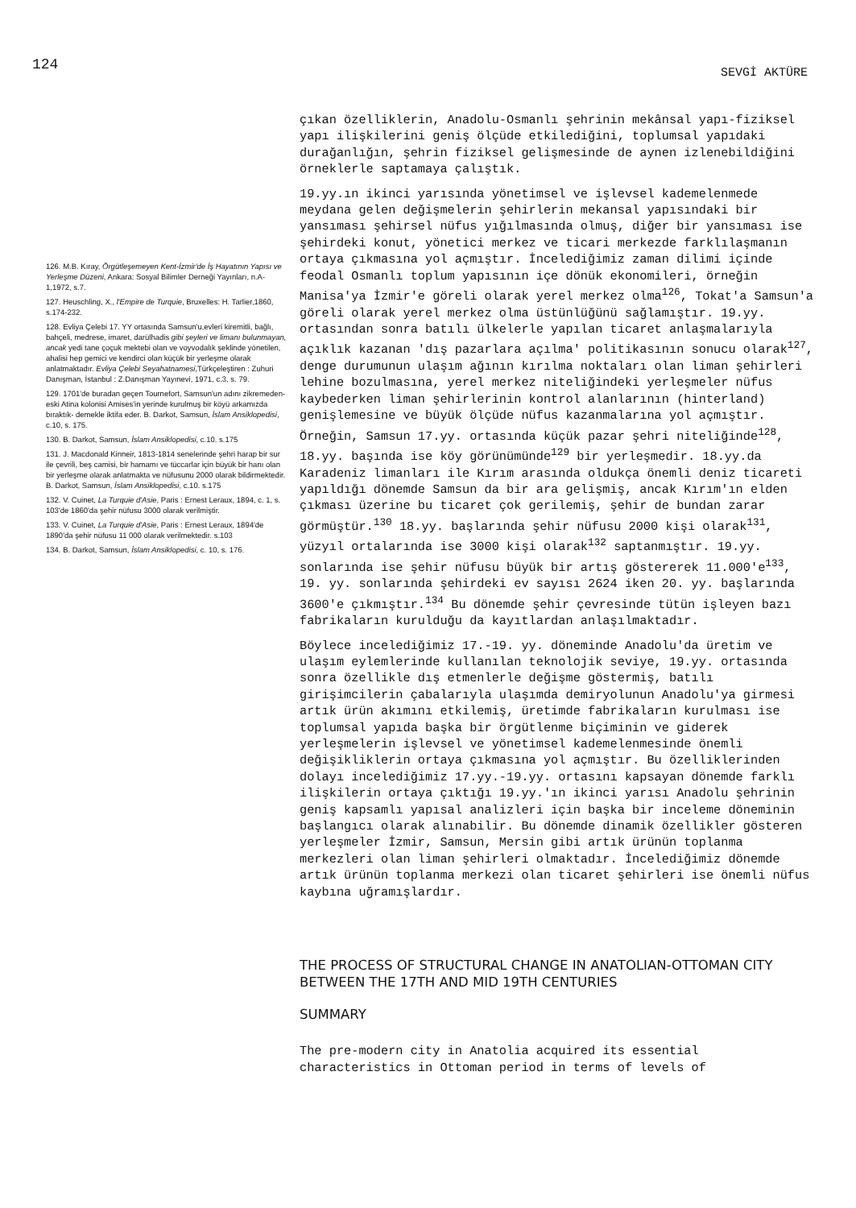124
SEVGİ AKTÜRE
126. M.B. Kıray, Örgütleşemeyen Kent-İzmir'de İş Hayatının Yapısı ve Yerleşme Düzeni, Ankara: Sosyal Bilimler Derneği Yayınları, n.A-1,1972, s.7.
127. Heuschling, X., l'Empire de Turquie, Bruxelles: H. Tarlier,1860, s.174-232.
128. Evliya Çelebi 17. YY ortasında Samsun'u,evleri kiremitli, bağlı, bahçeli, medrese, imaret, darülhadis gibi şeyleri ve limanı bulunmayan, ancak yedi tane çoçuk mektebi olan ve voyvodalık şeklinde yönetilen, ahalisi hep gemici ve kendirci olan küçük bir yerleşme olarak anlatmaktadır. Evliya Çelebi Seyahatnamesi,Türkçeleştiren : Zuhuri Danışman, İstanbul : Z.Danışman Yayınevi, 1971, c.3, s. 79.
129. 1701'de buradan geçen Tournefort, Samsun'un adını zikremeden- eski Atina kolonisi Amises'in yerinde kurulmuş bir köyü arkamızda bıraktık- demekle iktifa eder. B. Darkot, Samsun, İslam Ansiklopedisi, c.10, s. 175.
130. B. Darkot, Samsun, İslam Ansiklopedisi, c.10. s.175
131. J. Macdonald Kinneir, 1813-1814 senelerinde şehri harap bir sur ile çevrili, beş camisi, bir hamamı ve tüccarlar için büyük bir hanı olan bir yerleşme olarak anlatmakta ve nüfusunu 2000 olarak bildirmektedir. B. Darkot, Samsun, İslam Ansiklopedisi, c.10. s.175
132. V. Cuinet, La Turquie d'Asie, Paris : Ernest Leraux, 1894, c. 1, s. 103'de 1860'da şehir nüfusu 3000 olarak verilmiştir.
133. V. Cuinet, La Turquie d'Asie, Paris : Ernest Leraux, 1894'de 1890'da şehir nüfusu 11 000 olarak verilmektedir. s.103
134. B. Darkot, Samsun, İslam Ansiklopedisi, c. 10, s. 176.
çıkan özelliklerin, Anadolu-Osmanlı şehrinin mekânsal yapı-fiziksel yapı ilişkilerini geniş ölçüde etkilediğini, toplumsal yapıdaki durağanlığın, şehrin fiziksel gelişmesinde de aynen izlenebildiğini örneklerle saptamaya çalıştık.
19.yy.ın ikinci yarısında yönetimsel ve işlevsel kademelenmede meydana gelen değişmelerin şehirlerin mekansal yapısındaki bir yansıması şehirsel nüfus yığılmasında olmuş, diğer bir yansıması ise şehirdeki konut, yönetici merkez ve ticari merkezde farklılaşmanın ortaya çıkmasına yol açmıştır. İncelediğimiz zaman dilimi içinde feodal Osmanlı toplum yapısının içe dönük ekonomileri, örneğin Manisa'ya İzmir'e göreli olarak yerel merkez olma<sup>126</sup>, Tokat'a Samsun'a göreli olarak yerel merkez olma üstünlüğünü sağlamıştır. 19.yy. ortasından sonra batılı ülkelerle yapılan ticaret anlaşmalarıyla açıklık kazanan 'dış pazarlara açılma' politikasının sonucu olarak<sup>127</sup>, denge durumunun ulaşım ağının kırılma noktaları olan liman şehirleri lehine bozulmasına, yerel merkez niteliğindeki yerleşmeler nüfus kaybederken liman şehirlerinin kontrol alanlarının (hinterland) genişlemesine ve büyük ölçüde nüfus kazanmalarına yol açmıştır. Örneğin, Samsun 17.yy. ortasında küçük pazar şehri niteliğinde<sup>128</sup>, 18.yy. başında ise köy görünümünde<sup>129</sup> bir yerleşmedir. 18.yy.da Karadeniz limanları ile Kırım arasında oldukça önemli deniz ticareti yapıldığı dönemde Samsun da bir ara gelişmiş, ancak Kırım'ın elden çıkması üzerine bu ticaret çok gerilemiş, şehir de bundan zarar görmüştür.<sup>130</sup> 18.yy. başlarında şehir nüfusu 2000 kişi olarak<sup>131</sup>, yüzyıl ortalarında ise 3000 kişi olarak<sup>132</sup> saptanmıştır. 19.yy. sonlarında ise şehir nüfusu büyük bir artış göstererek 11.000'e<sup>133</sup>, 19. yy. sonlarında şehirdeki ev sayısı 2624 iken 20. yy. başlarında 3600'e çıkmıştır.<sup>134</sup> Bu dönemde şehir çevresinde tütün işleyen bazı fabrikaların kurulduğu da kayıtlardan anlaşılmaktadır.
Böylece incelediğimiz 17.-19. yy. döneminde Anadolu'da üretim ve ulaşım eylemlerinde kullanılan teknolojik seviye, 19.yy. ortasında sonra özellikle dış etmenlerle değişme göstermiş, batılı girişimcilerin çabalarıyla ulaşımda demiryolunun Anadolu'ya girmesi artık ürün akımını etkilemiş, üretimde fabrikaların kurulması ise toplumsal yapıda başka bir örgütlenme biçiminin ve giderek yerleşmelerin işlevsel ve yönetimsel kademelenmesinde önemli değişikliklerin ortaya çıkmasına yol açmıştır. Bu özelliklerinden dolayı incelediğimiz 17.yy.-19.yy. ortasını kapsayan dönemde farklı ilişkilerin ortaya çıktığı 19.yy.'ın ikinci yarısı Anadolu şehrinin geniş kapsamlı yapısal analizleri için başka bir inceleme döneminin başlangıcı olarak alınabilir. Bu dönemde dinamik özellikler gösteren yerleşmeler İzmir, Samsun, Mersin gibi artık ürünün toplanma merkezleri olan liman şehirleri olmaktadır. İncelediğimiz dönemde artık ürünün toplanma merkezi olan ticaret şehirleri ise önemli nüfus kaybına uğramışlardır.
THE PROCESS OF STRUCTURAL CHANGE IN ANATOLIAN-OTTOMAN CITY BETWEEN THE 17TH AND MID 19TH CENTURIES
SUMMARY
The pre-modern city in Anatolia acquired its essential characteristics in Ottoman period in terms of levels of